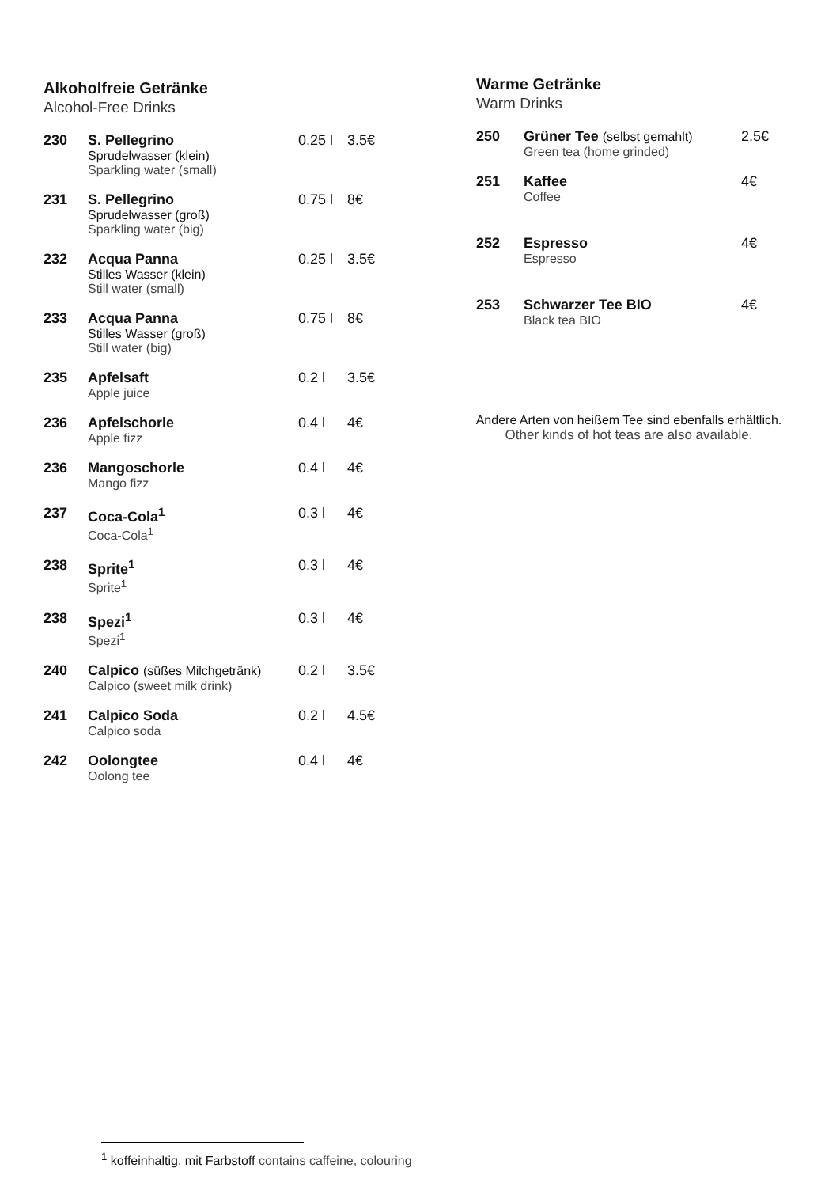Alkoholfreie Getränke
Alcohol-Free Drinks
| 230 | S. Pellegrino Sprudelwasser (klein) Sparkling water (small) | 0.25 l | 3.5€ |
| 231 | S. Pellegrino Sprudelwasser (groß) Sparkling water (big) | 0.75 l | 8€ |
| 232 | Acqua Panna Stilles Wasser (klein) Still water (small) | 0.25 l | 3.5€ |
| 233 | Acqua Panna Stilles Wasser (groß) Still water (big) | 0.75 l | 8€ |
| 235 | Apfelsaft Apple juice | 0.2 l | 3.5€ |
| 236 | Apfelschorle Apple fizz | 0.4 l | 4€ |
| 236 | Mangoschorle Mango fizz | 0.4 l | 4€ |
| 237 | Coca-Cola<sup>1</sup> Coca-Cola<sup>1</sup> | 0.3 l | 4€ |
| 238 | Sprite<sup>1</sup> Sprite<sup>1</sup> | 0.3 l | 4€ |
| 238 | Spezi<sup>1</sup> Spezi<sup>1</sup> | 0.3 l | 4€ |
| 240 | Calpico (süßes Milchgetränk) Calpico (sweet milk drink) | 0.2 l | 3.5€ |
| 241 | Calpico Soda Calpico soda | 0.2 l | 4.5€ |
| 242 | Oolongtee Oolong tee | 0.4 l | 4€ |
Warme Getränke
Warm Drinks
| 250 | Grüner Tee (selbst gemahlt) Green tea (home grinded) | 2.5€ |
| 251 | Kaffee Coffee | 4€ |
| 252 | Espresso Espresso | 4€ |
| 253 | Schwarzer Tee BIO Black tea BIO | 4€ |
Andere Arten von heißem Tee sind ebenfalls erhältlich.
Other kinds of hot teas are also available.
<sup>1</sup> koffeinhaltig, mit Farbstoff contains caffeine, colouring